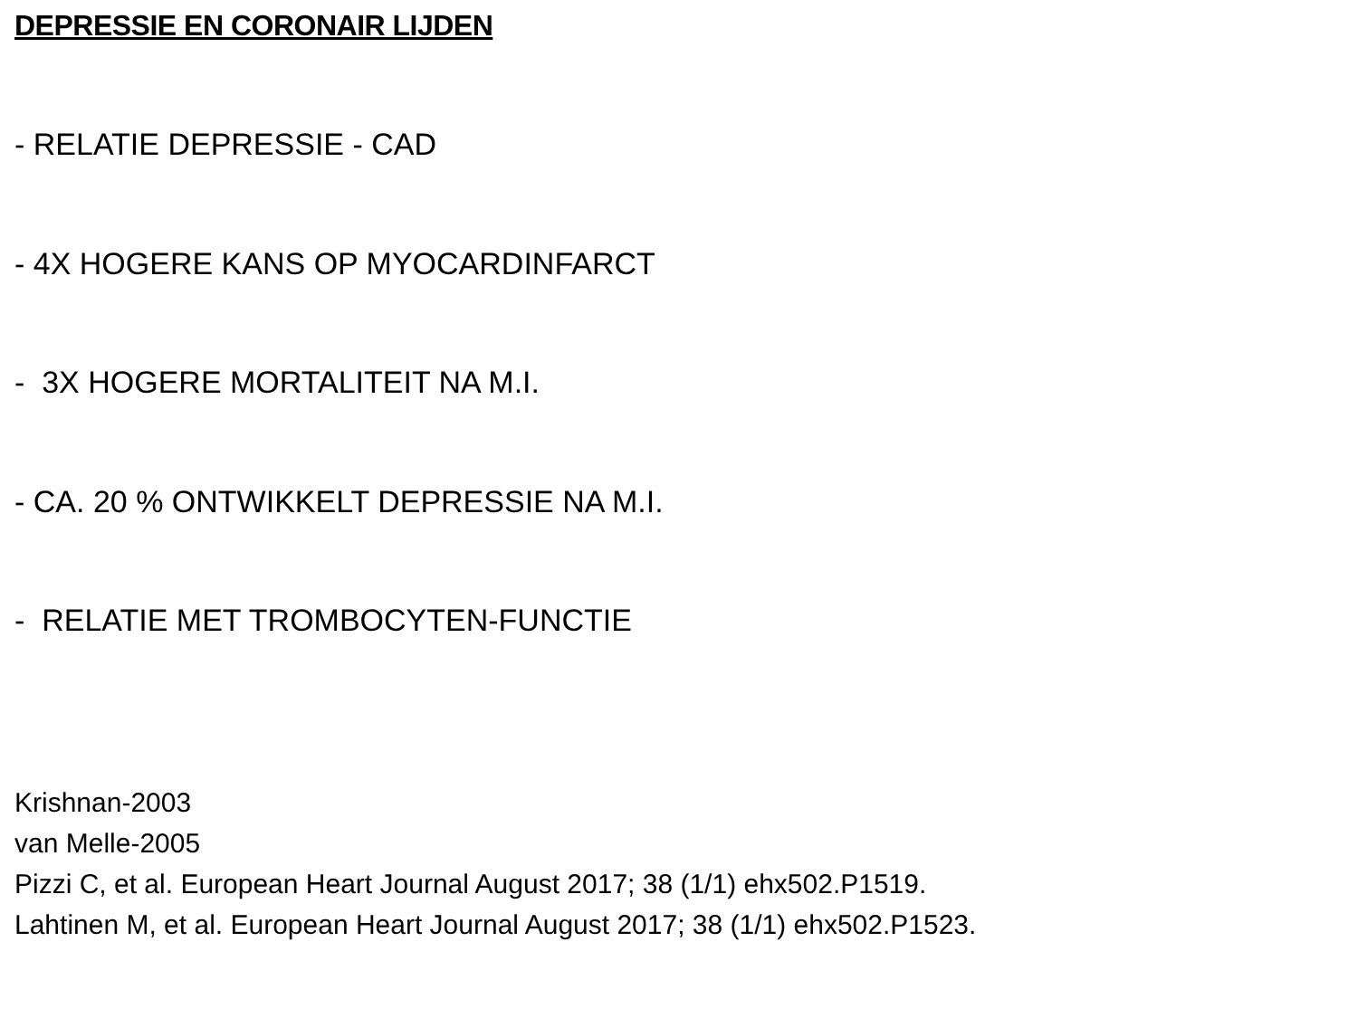DEPRESSIE EN CORONAIR LIJDEN
- RELATIE DEPRESSIE - CAD
- 4X HOGERE KANS OP MYOCARDINFARCT
- 3X HOGERE MORTALITEIT NA M.I.
- CA. 20 % ONTWIKKELT DEPRESSIE NA M.I.
- RELATIE MET TROMBOCYTEN-FUNCTIE
Krishnan-2003
van Melle-2005
Pizzi C, et al. European Heart Journal August 2017; 38 (1/1) ehx502.P1519.
Lahtinen M, et al. European Heart Journal August 2017; 38 (1/1) ehx502.P1523.